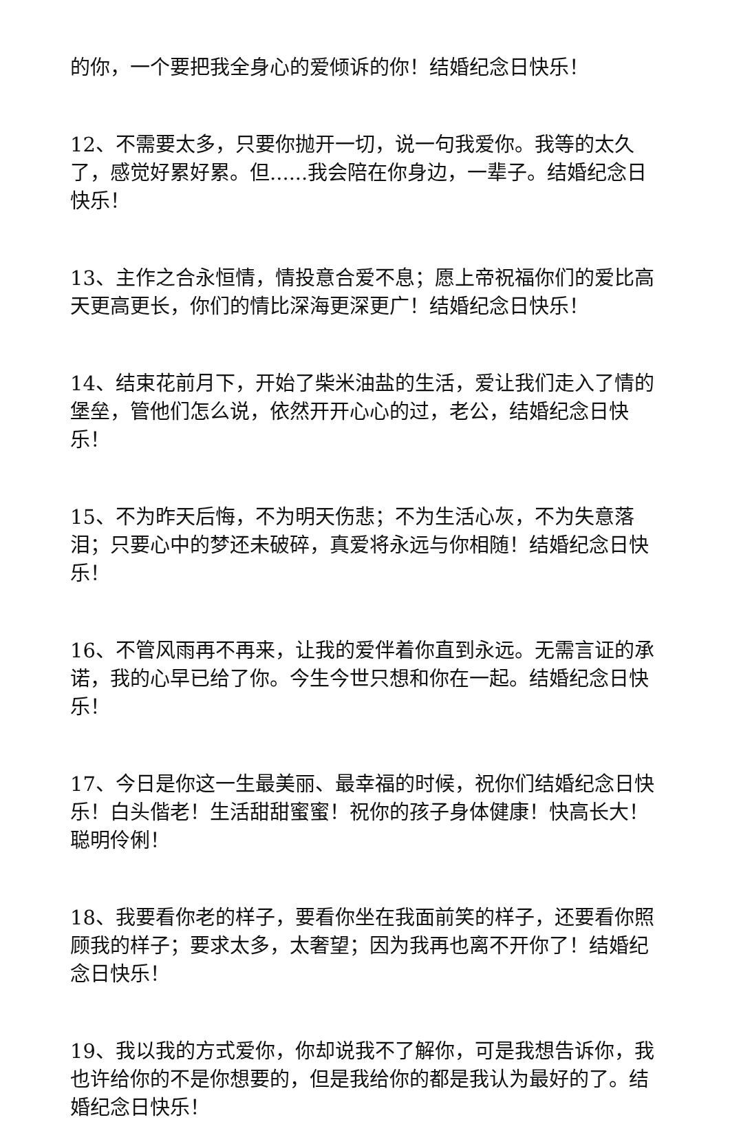的你，一个要把我全身心的爱倾诉的你！结婚纪念日快乐！
12、不需要太多，只要你抛开一切，说一句我爱你。我等的太久了，感觉好累好累。但......我会陪在你身边，一辈子。结婚纪念日快乐！
13、主作之合永恒情，情投意合爱不息；愿上帝祝福你们的爱比高天更高更长，你们的情比深海更深更广！结婚纪念日快乐！
14、结束花前月下，开始了柴米油盐的生活，爱让我们走入了情的堡垒，管他们怎么说，依然开开心心的过，老公，结婚纪念日快乐！
15、不为昨天后悔，不为明天伤悲；不为生活心灰，不为失意落泪；只要心中的梦还未破碎，真爱将永远与你相随！结婚纪念日快乐！
16、不管风雨再不再来，让我的爱伴着你直到永远。无需言证的承诺，我的心早已给了你。今生今世只想和你在一起。结婚纪念日快乐！
17、今日是你这一生最美丽、最幸福的时候，祝你们结婚纪念日快乐！白头偕老！生活甜甜蜜蜜！祝你的孩子身体健康！快高长大！聪明伶俐！
18、我要看你老的样子，要看你坐在我面前笑的样子，还要看你照顾我的样子；要求太多，太奢望；因为我再也离不开你了！结婚纪念日快乐！
19、我以我的方式爱你，你却说我不了解你，可是我想告诉你，我也许给你的不是你想要的，但是我给你的都是我认为最好的了。结婚纪念日快乐！